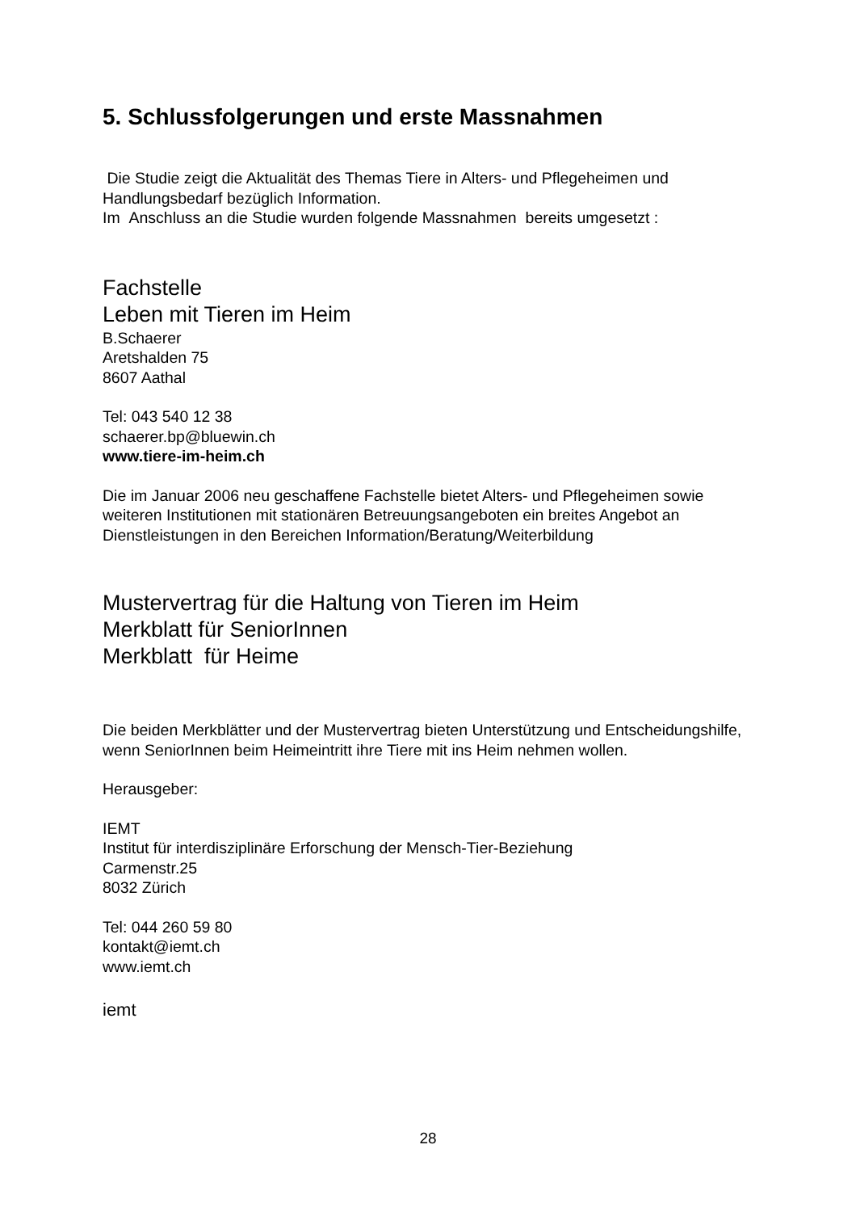5. Schlussfolgerungen und erste Massnahmen
Die Studie zeigt die Aktualität des Themas Tiere in Alters- und Pflegeheimen und Handlungsbedarf bezüglich Information.
Im Anschluss an die Studie wurden folgende Massnahmen bereits umgesetzt :
Fachstelle
Leben mit Tieren im Heim
B.Schaerer
Aretshalden 75
8607 Aathal
Tel: 043 540 12 38
schaerer.bp@bluewin.ch
www.tiere-im-heim.ch
Die im Januar 2006 neu geschaffene Fachstelle bietet Alters- und Pflegeheimen sowie weiteren Institutionen mit stationären Betreuungsangeboten ein breites Angebot an Dienstleistungen in den Bereichen Information/Beratung/Weiterbildung
Mustervertrag für die Haltung von Tieren im Heim
Merkblatt für SeniorInnen
Merkblatt für Heime
Die beiden Merkblätter und der Mustervertrag bieten Unterstützung und Entscheidungshilfe, wenn SeniorInnen beim Heimeintritt ihre Tiere mit ins Heim nehmen wollen.
Herausgeber:
IEMT
Institut für interdisziplinäre Erforschung der Mensch-Tier-Beziehung
Carmenstr.25
8032 Zürich
Tel: 044 260 59 80
kontakt@iemt.ch
www.iemt.ch
iemt
28